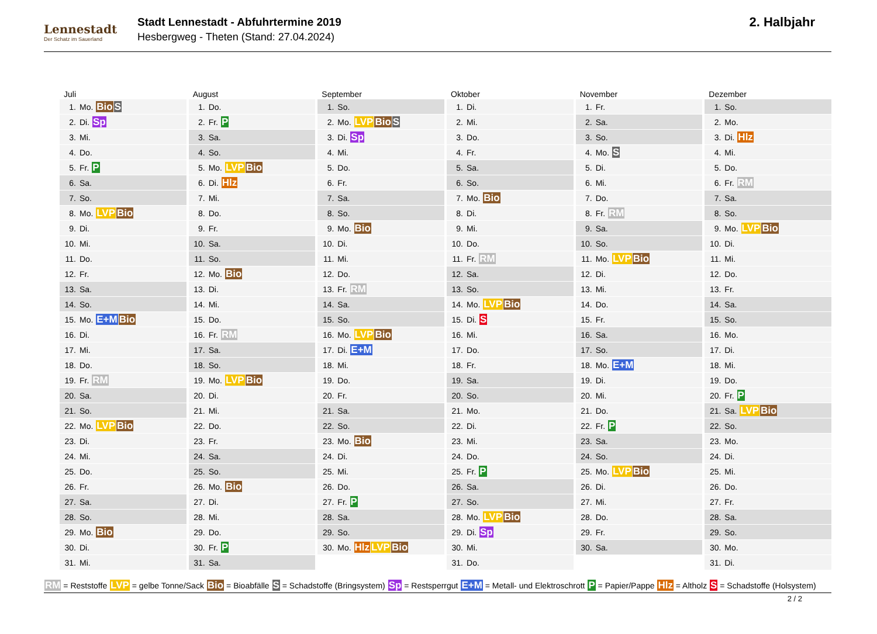Lennestadt
Der Schatz im Sauerland
Stadt Lennestadt - Abfuhrtermine 2019
Hesbergweg - Theten (Stand: 27.04.2024)
2. Halbjahr
Juli
| 1. | Mo. Bio S |
| 2. | Di. Sp |
| 3. | Mi. |
| 4. | Do. |
| 5. | Fr. P |
| 6. | Sa. |
| 7. | So. |
| 8. | Mo. LVP Bio |
| 9. | Di. |
| 10. | Mi. |
| 11. | Do. |
| 12. | Fr. |
| 13. | Sa. |
| 14. | So. |
| 15. | Mo. E+M Bio |
| 16. | Di. |
| 17. | Mi. |
| 18. | Do. |
| 19. | Fr. RM |
| 20. | Sa. |
| 21. | So. |
| 22. | Mo. LVP Bio |
| 23. | Di. |
| 24. | Mi. |
| 25. | Do. |
| 26. | Fr. |
| 27. | Sa. |
| 28. | So. |
| 29. | Mo. Bio |
| 30. | Di. |
| 31. | Mi. |
August
| 1. | Do. |
| 2. | Fr. P |
| 3. | Sa. |
| 4. | So. |
| 5. | Mo. LVP Bio |
| 6. | Di. Hlz |
| 7. | Mi. |
| 8. | Do. |
| 9. | Fr. |
| 10. | Sa. |
| 11. | So. |
| 12. | Mo. Bio |
| 13. | Di. |
| 14. | Mi. |
| 15. | Do. |
| 16. | Fr. RM |
| 17. | Sa. |
| 18. | So. |
| 19. | Mo. LVP Bio |
| 20. | Di. |
| 21. | Mi. |
| 22. | Do. |
| 23. | Fr. |
| 24. | Sa. |
| 25. | So. |
| 26. | Mo. Bio |
| 27. | Di. |
| 28. | Mi. |
| 29. | Do. |
| 30. | Fr. P |
| 31. | Sa. |
September
| 1. | So. |
| 2. | Mo. LVP Bio S |
| 3. | Di. Sp |
| 4. | Mi. |
| 5. | Do. |
| 6. | Fr. |
| 7. | Sa. |
| 8. | So. |
| 9. | Mo. Bio |
| 10. | Di. |
| 11. | Mi. |
| 12. | Do. |
| 13. | Fr. RM |
| 14. | Sa. |
| 15. | So. |
| 16. | Mo. LVP Bio |
| 17. | Di. E+M |
| 18. | Mi. |
| 19. | Do. |
| 20. | Fr. |
| 21. | Sa. |
| 22. | So. |
| 23. | Mo. Bio |
| 24. | Di. |
| 25. | Mi. |
| 26. | Do. |
| 27. | Fr. P |
| 28. | Sa. |
| 29. | So. |
| 30. | Mo. Hlz LVP Bio |
Oktober
| 1. | Di. |
| 2. | Mi. |
| 3. | Do. |
| 4. | Fr. |
| 5. | Sa. |
| 6. | So. |
| 7. | Mo. Bio |
| 8. | Di. |
| 9. | Mi. |
| 10. | Do. |
| 11. | Fr. RM |
| 12. | Sa. |
| 13. | So. |
| 14. | Mo. LVP Bio |
| 15. | Di. S |
| 16. | Mi. |
| 17. | Do. |
| 18. | Fr. |
| 19. | Sa. |
| 20. | So. |
| 21. | Mo. |
| 22. | Di. |
| 23. | Mi. |
| 24. | Do. |
| 25. | Fr. P |
| 26. | Sa. |
| 27. | So. |
| 28. | Mo. LVP Bio |
| 29. | Di. Sp |
| 30. | Mi. |
| 31. | Do. |
November
| 1. | Fr. |
| 2. | Sa. |
| 3. | So. |
| 4. | Mo. S |
| 5. | Di. |
| 6. | Mi. |
| 7. | Do. |
| 8. | Fr. RM |
| 9. | Sa. |
| 10. | So. |
| 11. | Mo. LVP Bio |
| 12. | Di. |
| 13. | Mi. |
| 14. | Do. |
| 15. | Fr. |
| 16. | Sa. |
| 17. | So. |
| 18. | Mo. E+M |
| 19. | Di. |
| 20. | Mi. |
| 21. | Do. |
| 22. | Fr. P |
| 23. | Sa. |
| 24. | So. |
| 25. | Mo. LVP Bio |
| 26. | Di. |
| 27. | Mi. |
| 28. | Do. |
| 29. | Fr. |
| 30. | Sa. |
Dezember
| 1. | So. |
| 2. | Mo. |
| 3. | Di. Hlz |
| 4. | Mi. |
| 5. | Do. |
| 6. | Fr. RM |
| 7. | Sa. |
| 8. | So. |
| 9. | Mo. LVP Bio |
| 10. | Di. |
| 11. | Mi. |
| 12. | Do. |
| 13. | Fr. |
| 14. | Sa. |
| 15. | So. |
| 16. | Mo. |
| 17. | Di. |
| 18. | Mi. |
| 19. | Do. |
| 20. | Fr. P |
| 21. | Sa. LVP Bio |
| 22. | So. |
| 23. | Mo. |
| 24. | Di. |
| 25. | Mi. |
| 26. | Do. |
| 27. | Fr. |
| 28. | Sa. |
| 29. | So. |
| 30. | Mo. |
| 31. | Di. |
RM = Reststoffe LVP = gelbe Tonne/Sack Bio = Bioabfälle S = Schadstoffe (Bringsystem) Sp = Restsperrgut E+M = Metall- und Elektroschrott P = Papier/Pappe Hlz = Altholz S = Schadstoffe (Holsystem)
2 / 2